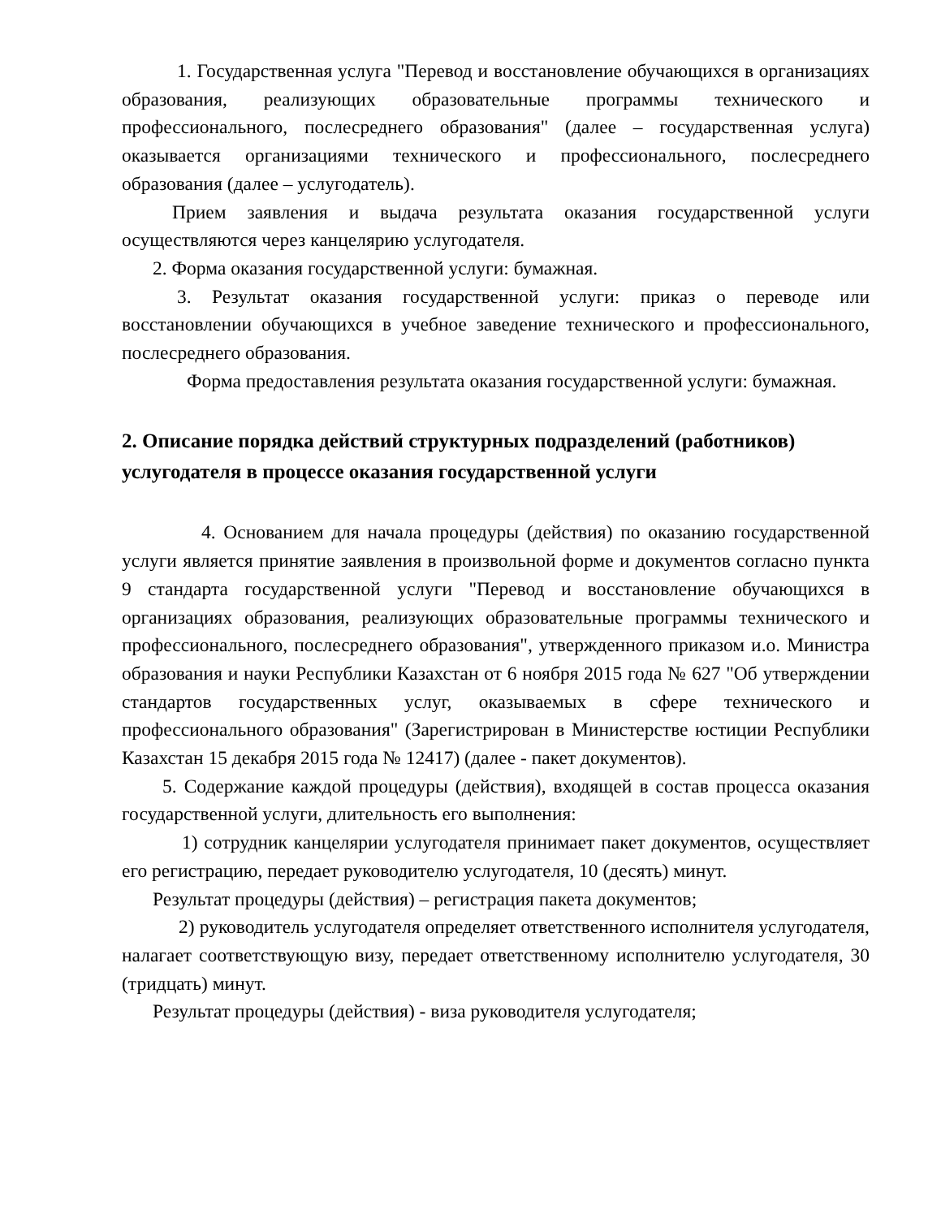1. Государственная услуга "Перевод и восстановление обучающихся в организациях образования, реализующих образовательные программы технического и профессионального, послесреднего образования" (далее – государственная услуга) оказывается организациями технического и профессионального, послесреднего образования (далее – услугодатель).
Прием заявления и выдача результата оказания государственной услуги осуществляются через канцелярию услугодателя.
2. Форма оказания государственной услуги: бумажная.
3. Результат оказания государственной услуги: приказ о переводе или восстановлении обучающихся в учебное заведение технического и профессионального, послесреднего образования.
Форма предоставления результата оказания государственной услуги: бумажная.
2. Описание порядка действий структурных подразделений (работников) услугодателя в процессе оказания государственной услуги
4. Основанием для начала процедуры (действия) по оказанию государственной услуги является принятие заявления в произвольной форме и документов согласно пункта 9 стандарта государственной услуги "Перевод и восстановление обучающихся в организациях образования, реализующих образовательные программы технического и профессионального, послесреднего образования", утвержденного приказом и.о. Министра образования и науки Республики Казахстан от 6 ноября 2015 года № 627 "Об утверждении стандартов государственных услуг, оказываемых в сфере технического и профессионального образования" (Зарегистрирован в Министерстве юстиции Республики Казахстан 15 декабря 2015 года № 12417) (далее - пакет документов).
5. Содержание каждой процедуры (действия), входящей в состав процесса оказания государственной услуги, длительность его выполнения:
1) сотрудник канцелярии услугодателя принимает пакет документов, осуществляет его регистрацию, передает руководителю услугодателя, 10 (десять) минут.
Результат процедуры (действия) – регистрация пакета документов;
2) руководитель услугодателя определяет ответственного исполнителя услугодателя, налагает соответствующую визу, передает ответственному исполнителю услугодателя, 30 (тридцать) минут.
Результат процедуры (действия) - виза руководителя услугодателя;